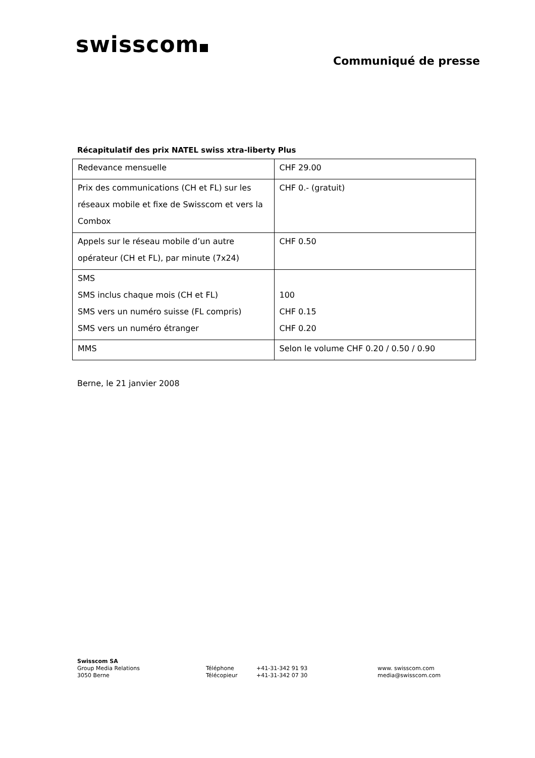swisscom
Communiqué de presse
Récapitulatif des prix NATEL swiss xtra-liberty Plus
| Redevance mensuelle | CHF 29.00 |
| Prix des communications (CH et FL) sur les réseaux mobile et fixe de Swisscom et vers la Combox | CHF 0.- (gratuit) |
| Appels sur le réseau mobile d’un autre opérateur (CH et FL), par minute (7x24) | CHF 0.50 |
| SMS SMS inclus chaque mois (CH et FL) SMS vers un numéro suisse (FL compris) SMS vers un numéro étranger | 100 CHF 0.15 CHF 0.20 |
| MMS | Selon le volume CHF 0.20 / 0.50 / 0.90 |
Berne, le 21 janvier 2008
Swisscom SA
Group Media Relations
3050 Berne
Téléphone
Télécopieur
+41-31-342 91 93
+41-31-342 07 30
www. swisscom.com
media@swisscom.com